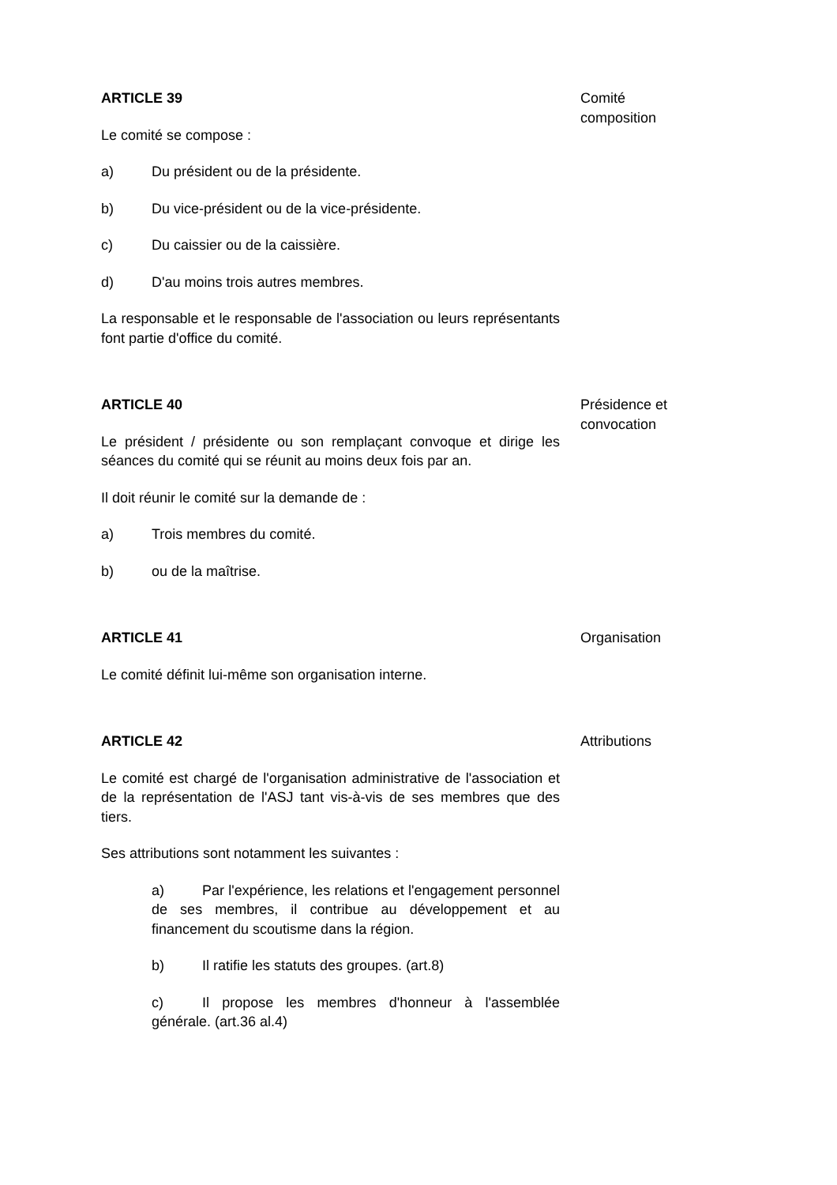ARTICLE 39
Le comité se compose :
a) Du président ou de la présidente.
b) Du vice-président ou de la vice-présidente.
c) Du caissier ou de la caissière.
d) D'au moins trois autres membres.
La responsable et le responsable de l'association ou leurs représentants font partie d'office du comité.
Comité
composition
ARTICLE 40
Le président / présidente ou son remplaçant convoque et dirige les séances du comité qui se réunit au moins deux fois par an.
Il doit réunir le comité sur la demande de :
a) Trois membres du comité.
b) ou de la maîtrise.
Présidence et
convocation
ARTICLE 41
Le comité définit lui-même son organisation interne.
Organisation
ARTICLE 42
Le comité est chargé de l'organisation administrative de l'association et de la représentation de l'ASJ tant vis-à-vis de ses membres que des tiers.
Ses attributions sont notamment les suivantes :
a) Par l'expérience, les relations et l'engagement personnel de ses membres, il contribue au développement et au financement du scoutisme dans la région.
b) Il ratifie les statuts des groupes. (art.8)
c) Il propose les membres d'honneur à l'assemblée générale. (art.36 al.4)
Attributions